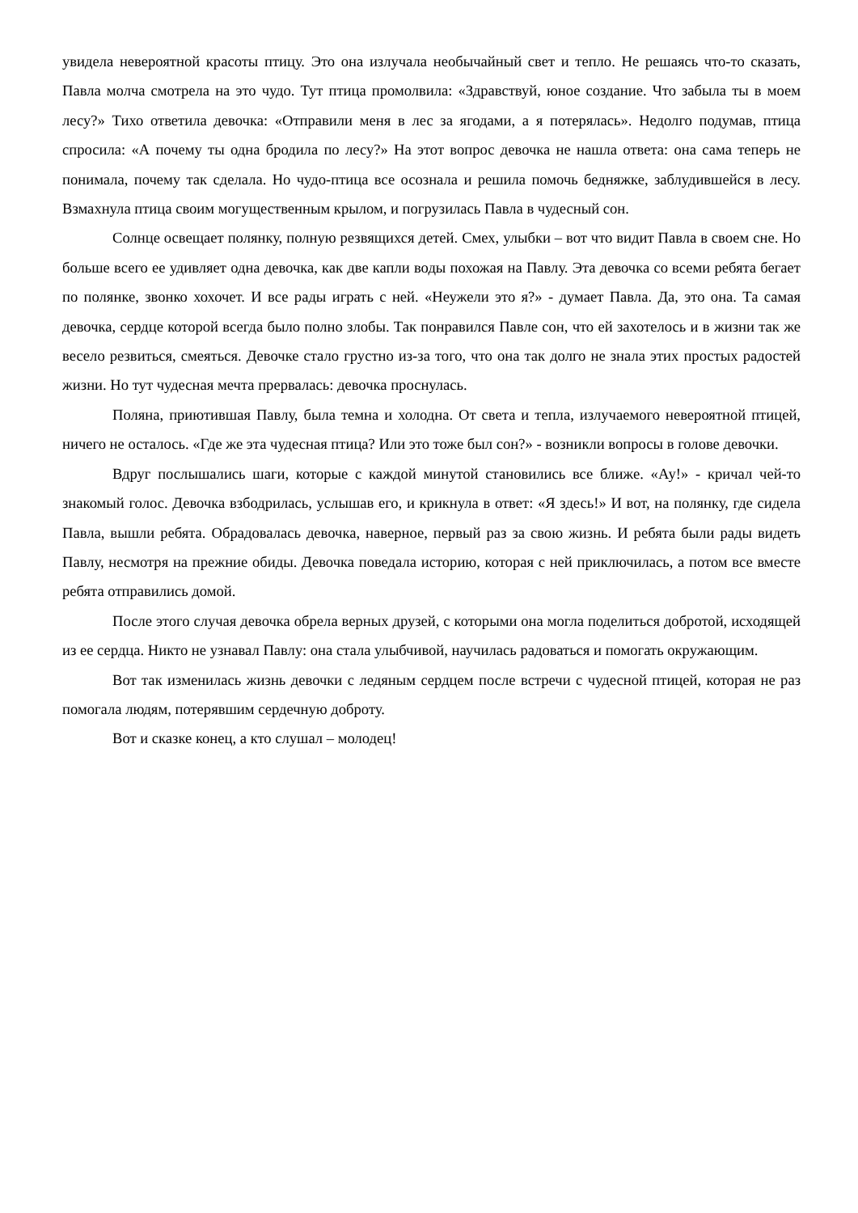увидела невероятной красоты птицу. Это она излучала необычайный свет и тепло. Не решаясь что-то сказать, Павла молча смотрела на это чудо. Тут птица промолвила: «Здравствуй, юное создание. Что забыла ты в моем лесу?» Тихо ответила девочка: «Отправили меня в лес за ягодами, а я потерялась». Недолго подумав, птица спросила: «А почему ты одна бродила по лесу?» На этот вопрос девочка не нашла ответа: она сама теперь не понимала, почему так сделала. Но чудо-птица все осознала и решила помочь бедняжке, заблудившейся в лесу. Взмахнула птица своим могущественным крылом, и погрузилась Павла в чудесный сон.
Солнце освещает полянку, полную резвящихся детей. Смех, улыбки – вот что видит Павла в своем сне. Но больше всего ее удивляет одна девочка, как две капли воды похожая на Павлу. Эта девочка со всеми ребята бегает по полянке, звонко хохочет. И все рады играть с ней. «Неужели это я?» - думает Павла. Да, это она. Та самая девочка, сердце которой всегда было полно злобы. Так понравился Павле сон, что ей захотелось и в жизни так же весело резвиться, смеяться. Девочке стало грустно из-за того, что она так долго не знала этих простых радостей жизни. Но тут чудесная мечта прервалась: девочка проснулась.
Поляна, приютившая Павлу, была темна и холодна. От света и тепла, излучаемого невероятной птицей, ничего не осталось. «Где же эта чудесная птица? Или это тоже был сон?» - возникли вопросы в голове девочки.
Вдруг послышались шаги, которые с каждой минутой становились все ближе. «Ау!» - кричал чей-то знакомый голос. Девочка взбодрилась, услышав его, и крикнула в ответ: «Я здесь!» И вот, на полянку, где сидела Павла, вышли ребята. Обрадовалась девочка, наверное, первый раз за свою жизнь. И ребята были рады видеть Павлу, несмотря на прежние обиды. Девочка поведала историю, которая с ней приключилась, а потом все вместе ребята отправились домой.
После этого случая девочка обрела верных друзей, с которыми она могла поделиться добротой, исходящей из ее сердца. Никто не узнавал Павлу: она стала улыбчивой, научилась радоваться и помогать окружающим.
Вот так изменилась жизнь девочки с ледяным сердцем после встречи с чудесной птицей, которая не раз помогала людям, потерявшим сердечную доброту.
Вот и сказке конец, а кто слушал – молодец!